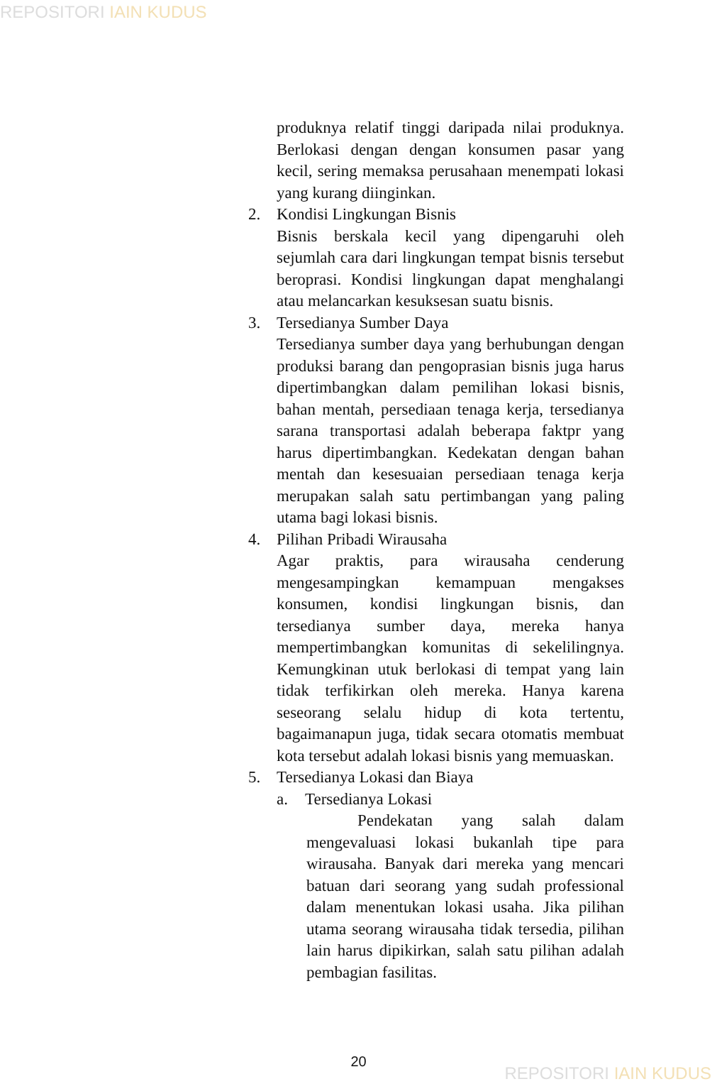REPOSITORI IAIN KUDUS
produknya relatif tinggi daripada nilai produknya. Berlokasi dengan dengan konsumen pasar yang kecil, sering memaksa perusahaan menempati lokasi yang kurang diinginkan.
2. Kondisi Lingkungan Bisnis
Bisnis berskala kecil yang dipengaruhi oleh sejumlah cara dari lingkungan tempat bisnis tersebut beroprasi. Kondisi lingkungan dapat menghalangi atau melancarkan kesuksesan suatu bisnis.
3. Tersedianya Sumber Daya
Tersedianya sumber daya yang berhubungan dengan produksi barang dan pengoprasian bisnis juga harus dipertimbangkan dalam pemilihan lokasi bisnis, bahan mentah, persediaan tenaga kerja, tersedianya sarana transportasi adalah beberapa faktpr yang harus dipertimbangkan. Kedekatan dengan bahan mentah dan kesesuaian persediaan tenaga kerja merupakan salah satu pertimbangan yang paling utama bagi lokasi bisnis.
4. Pilihan Pribadi Wirausaha
Agar praktis, para wirausaha cenderung mengesampingkan kemampuan mengakses konsumen, kondisi lingkungan bisnis, dan tersedianya sumber daya, mereka hanya mempertimbangkan komunitas di sekelilingnya. Kemungkinan utuk berlokasi di tempat yang lain tidak terfikirkan oleh mereka. Hanya karena seseorang selalu hidup di kota tertentu, bagaimanapun juga, tidak secara otomatis membuat kota tersebut adalah lokasi bisnis yang memuaskan.
5. Tersedianya Lokasi dan Biaya
a. Tersedianya Lokasi
Pendekatan yang salah dalam mengevaluasi lokasi bukanlah tipe para wirausaha. Banyak dari mereka yang mencari batuan dari seorang yang sudah professional dalam menentukan lokasi usaha. Jika pilihan utama seorang wirausaha tidak tersedia, pilihan lain harus dipikirkan, salah satu pilihan adalah pembagian fasilitas.
20
REPOSITORI IAIN KUDUS